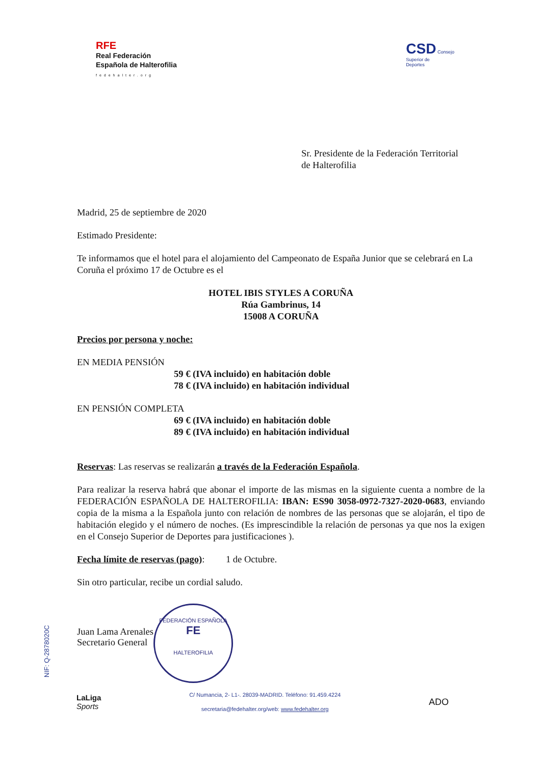RFE
Real Federación
Española de Halterofilia
fedehalter.org
CSD Consejo
Superior de
Deportes
Sr. Presidente de la Federación Territorial
de Halterofilia
Madrid, 25 de septiembre de 2020
Estimado Presidente:
Te informamos que el hotel para el alojamiento del Campeonato de España Junior que se celebrará en La Coruña el próximo 17 de Octubre es el
HOTEL IBIS STYLES A CORUÑA
Rúa Gambrinus, 14
15008 A CORUÑA
Precios por persona y noche:
EN MEDIA PENSIÓN
59 € (IVA incluido) en habitación doble
78 € (IVA incluido) en habitación individual
EN PENSIÓN COMPLETA
69 € (IVA incluido) en habitación doble
89 € (IVA incluido) en habitación individual
Reservas: Las reservas se realizarán a través de la Federación Española.
Para realizar la reserva habrá que abonar el importe de las mismas en la siguiente cuenta a nombre de la FEDERACIÓN ESPAÑOLA DE HALTEROFILIA: IBAN: ES90 3058-0972-7327-2020-0683, enviando copia de la misma a la Española junto con relación de nombres de las personas que se alojarán, el tipo de habitación elegido y el número de noches. (Es imprescindible la relación de personas ya que nos la exigen en el Consejo Superior de Deportes para justificaciones ).
Fecha límite de reservas (pago): 1 de Octubre.
Sin otro particular, recibe un cordial saludo.
Juan Lama Arenales
Secretario General
FEDERACIÓN ESPAÑOLA
FE
HALTEROFILIA
NIF: Q-2878020C
LaLiga
Sports
C/ Numancia, 2- L1-. 28039-MADRID. Teléfono: 91.459.4224
secretaria@fedehalter.org/web: www.fedehalter.org
ADO